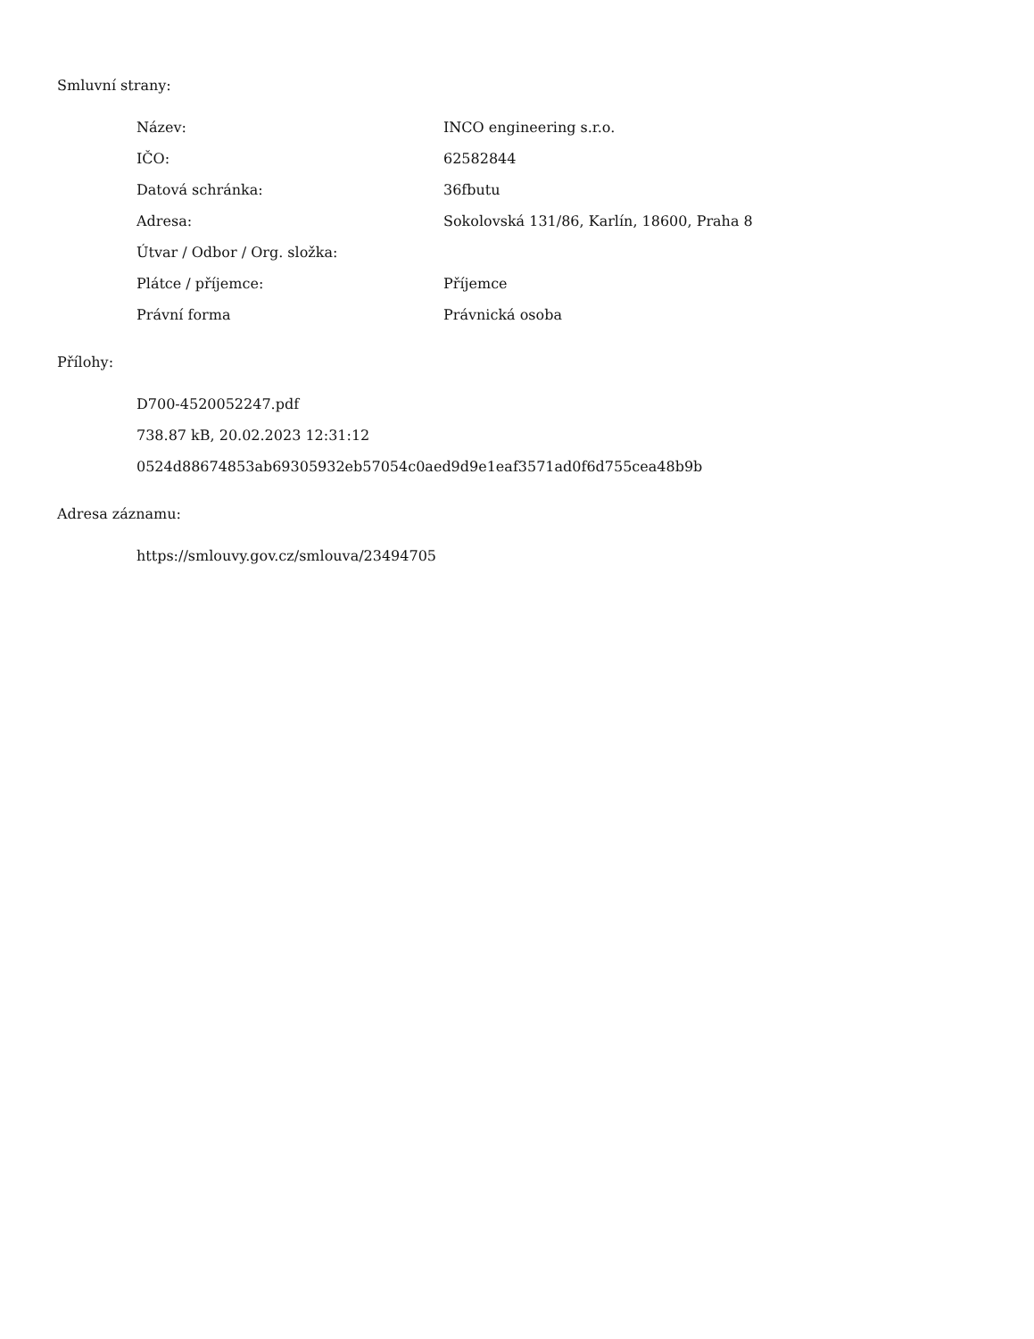Smluvní strany:
| Název: | INCO engineering s.r.o. |
| IČO: | 62582844 |
| Datová schránka: | 36fbutu |
| Adresa: | Sokolovská 131/86, Karlín, 18600, Praha 8 |
| Útvar / Odbor / Org. složka: | |
| Plátce / příjemce: | Příjemce |
| Právní forma | Právnická osoba |
Přílohy:
D700-4520052247.pdf
738.87 kB, 20.02.2023 12:31:12
0524d88674853ab69305932eb57054c0aed9d9e1eaf3571ad0f6d755cea48b9b
Adresa záznamu:
https://smlouvy.gov.cz/smlouva/23494705